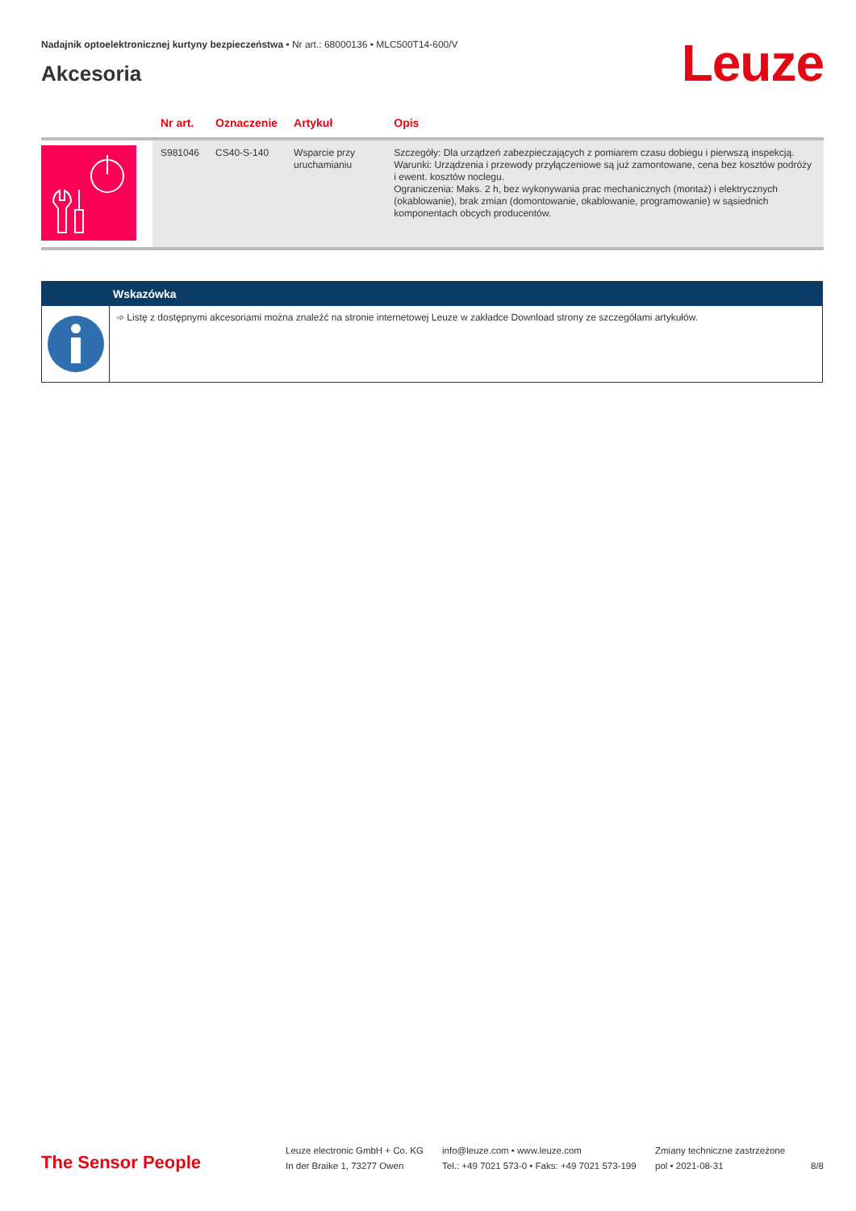Nadajnik optoelektronicznej kurtyny bezpieczeństwa • Nr art.: 68000136 • MLC500T14-600/V
Akcesoria
Leuze
| | Nr art. | Oznaczenie | Artykuł | Opis |
| --- | --- | --- | --- | --- |
| | S981046 | CS40-S-140 | Wsparcie przy uruchamianiu | Szczegóły: Dla urządzeń zabezpieczających z pomiarem czasu dobiegu i pierwszą inspekcją. Warunki: Urządzenia i przewody przyłączeniowe są już zamontowane, cena bez kosztów podróży i ewent. kosztów noclegu. Ograniczenia: Maks. 2 h, bez wykonywania prac mechanicznych (montaż) i elektrycznych (okablowanie), brak zmian (domontowanie, okablowanie, programowanie) w sąsiednich komponentach obcych producentów. |
Wskazówka
➾ Listę z dostępnymi akcesoriami można znaleźć na stronie internetowej Leuze w zakładce Download strony ze szczegółami artykułów.
The Sensor People
Leuze electronic GmbH + Co. KG
In der Braike 1, 73277 Owen
info@leuze.com • www.leuze.com
Tel.: +49 7021 573-0 • Faks: +49 7021 573-199
Zmiany techniczne zastrzeżone
pol • 2021-08-31
8/8